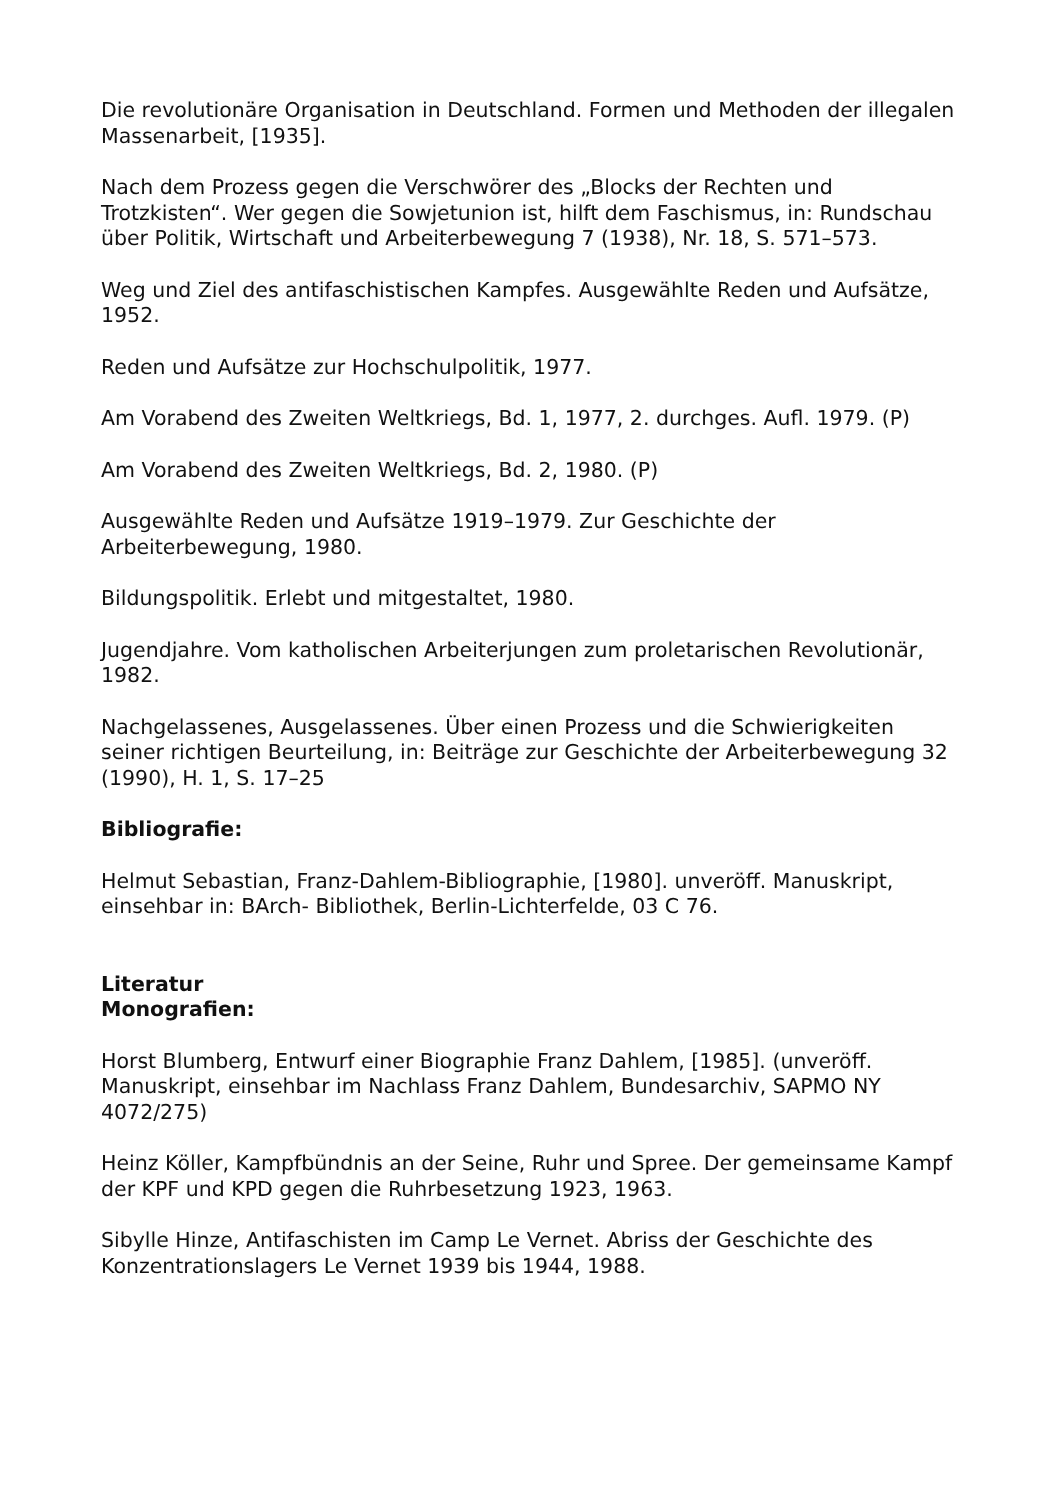Die revolutionäre Organisation in Deutschland. Formen und Methoden der illegalen Massenarbeit, [1935].
Nach dem Prozess gegen die Verschwörer des „Blocks der Rechten und Trotzkisten“. Wer gegen die Sowjetunion ist, hilft dem Faschismus, in: Rundschau über Politik, Wirtschaft und Arbeiterbewegung 7 (1938), Nr. 18, S. 571–573.
Weg und Ziel des antifaschistischen Kampfes. Ausgewählte Reden und Aufsätze, 1952.
Reden und Aufsätze zur Hochschulpolitik, 1977.
Am Vorabend des Zweiten Weltkriegs, Bd. 1, 1977, 2. durchges. Aufl. 1979. (P)
Am Vorabend des Zweiten Weltkriegs, Bd. 2, 1980. (P)
Ausgewählte Reden und Aufsätze 1919–1979. Zur Geschichte der Arbeiterbewegung, 1980.
Bildungspolitik. Erlebt und mitgestaltet, 1980.
Jugendjahre. Vom katholischen Arbeiterjungen zum proletarischen Revolutionär, 1982.
Nachgelassenes, Ausgelassenes. Über einen Prozess und die Schwierigkeiten seiner richtigen Beurteilung, in: Beiträge zur Geschichte der Arbeiterbewegung 32 (1990), H. 1, S. 17–25
Bibliografie:
Helmut Sebastian, Franz-Dahlem-Bibliographie, [1980]. unveröff. Manuskript, einsehbar in: BArch- Bibliothek, Berlin-Lichterfelde, 03 C 76.
Literatur
Monografien:
Horst Blumberg, Entwurf einer Biographie Franz Dahlem, [1985]. (unveröff. Manuskript, einsehbar im Nachlass Franz Dahlem, Bundesarchiv, SAPMO NY 4072/275)
Heinz Köller, Kampfbündnis an der Seine, Ruhr und Spree. Der gemeinsame Kampf der KPF und KPD gegen die Ruhrbesetzung 1923, 1963.
Sibylle Hinze, Antifaschisten im Camp Le Vernet. Abriss der Geschichte des Konzentrationslagers Le Vernet 1939 bis 1944, 1988.